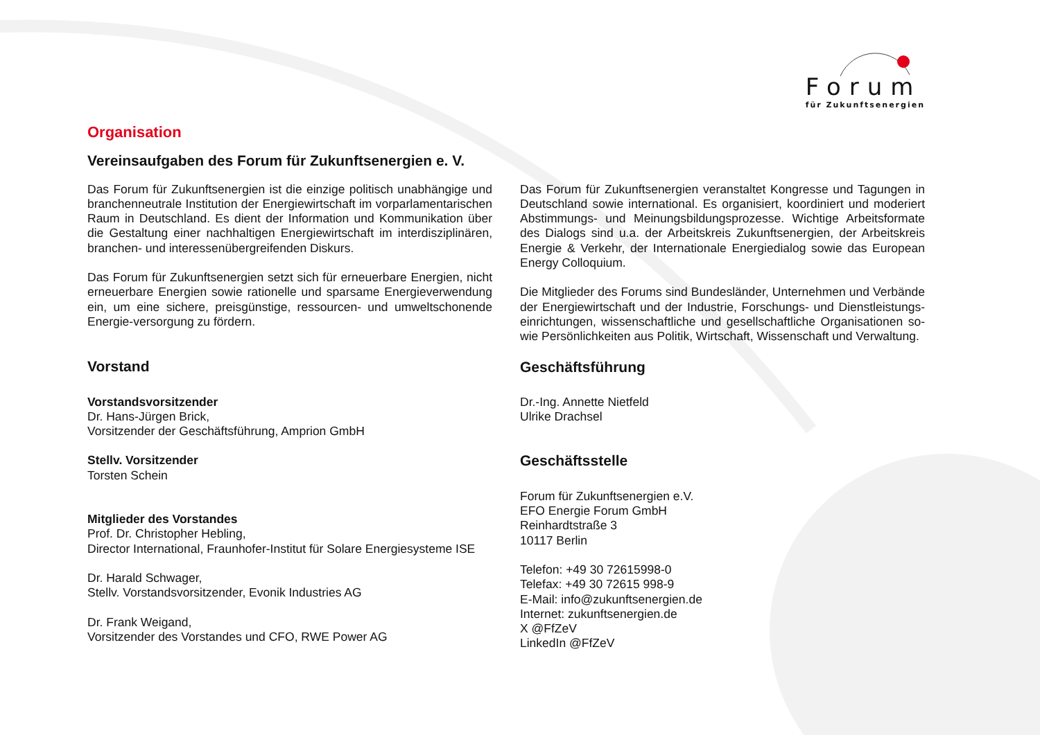Forum
für Zukunftsenergien
Organisation
Vereinsaufgaben des Forum für Zukunftsenergien e. V.
Das Forum für Zukunftsenergien ist die einzige politisch unabhängige und branchenneutrale Institution der Energiewirtschaft im vorparlamentarischen Raum in Deutschland. Es dient der Information und Kommunikation über die Gestaltung einer nachhaltigen Energiewirtschaft im interdisziplinären, branchen- und interessenübergreifenden Diskurs.
Das Forum für Zukunftsenergien setzt sich für erneuerbare Energien, nicht erneuerbare Energien sowie rationelle und sparsame Energieverwendung ein, um eine sichere, preisgünstige, ressourcen- und umweltschonende Energie-versorgung zu fördern.
Vorstand
Vorstandsvorsitzender
Dr. Hans-Jürgen Brick,
Vorsitzender der Geschäftsführung, Amprion GmbH
Stellv. Vorsitzender
Torsten Schein
Mitglieder des Vorstandes
Prof. Dr. Christopher Hebling,
Director International, Fraunhofer-Institut für Solare Energiesysteme ISE
Dr. Harald Schwager,
Stellv. Vorstandsvorsitzender, Evonik Industries AG
Dr. Frank Weigand,
Vorsitzender des Vorstandes und CFO, RWE Power AG
Das Forum für Zukunftsenergien veranstaltet Kongresse und Tagungen in Deutschland sowie international. Es organisiert, koordiniert und moderiert Abstimmungs- und Meinungsbildungsprozesse. Wichtige Arbeitsformate des Dialogs sind u.a. der Arbeitskreis Zukunftsenergien, der Arbeitskreis Energie & Verkehr, der Internationale Energiedialog sowie das European Energy Colloquium.
Die Mitglieder des Forums sind Bundesländer, Unternehmen und Verbände der Energiewirtschaft und der Industrie, Forschungs- und Dienstleistungs-einrichtungen, wissenschaftliche und gesellschaftliche Organisationen so-wie Persönlichkeiten aus Politik, Wirtschaft, Wissenschaft und Verwaltung.
Geschäftsführung
Dr.-Ing. Annette Nietfeld
Ulrike Drachsel
Geschäftsstelle
Forum für Zukunftsenergien e.V.
EFO Energie Forum GmbH
Reinhardtstraße 3
10117 Berlin
Telefon: +49 30 72615998-0
Telefax: +49 30 72615 998-9
E-Mail: info@zukunftsenergien.de
Internet: zukunftsenergien.de
X @FfZeV
LinkedIn @FfZeV